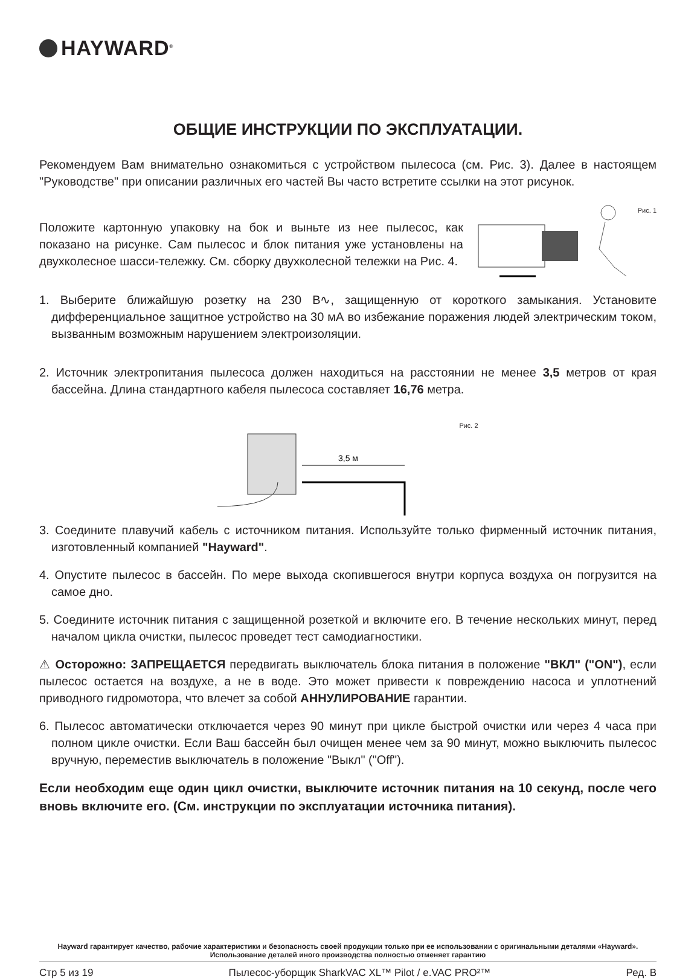HAYWARD<sup>®</sup>
ОБЩИЕ ИНСТРУКЦИИ ПО ЭКСПЛУАТАЦИИ.
Рекомендуем Вам внимательно ознакомиться с устройством пылесоса (см. Рис. 3). Далее в настоящем "Руководстве" при описании различных его частей Вы часто встретите ссылки на этот рисунок.
Положите картонную упаковку на бок и выньте из нее пылесос, как показано на рисунке. Сам пылесос и блок питания уже установлены на двухколесное шасси-тележку. См. сборку двухколесной тележки на Рис. 4.
Рис. 1
1. Выберите ближайшую розетку на 230 В∿, защищенную от короткого замыкания. Установите дифференциальное защитное устройство на 30 мА во избежание поражения людей электрическим током, вызванным возможным нарушением электроизоляции.
2. Источник электропитания пылесоса должен находиться на расстоянии не менее 3,5 метров от края бассейна. Длина стандартного кабеля пылесоса составляет 16,76 метра.
3,5 м
Рис. 2
3. Соедините плавучий кабель с источником питания. Используйте только фирменный источник питания, изготовленный компанией "Hayward".
4. Опустите пылесос в бассейн. По мере выхода скопившегося внутри корпуса воздуха он погрузится на самое дно.
5. Соедините источник питания с защищенной розеткой и включите его. В течение нескольких минут, перед началом цикла очистки, пылесос проведет тест самодиагностики.
⚠ Осторожно: ЗАПРЕЩАЕТСЯ передвигать выключатель блока питания в положение "ВКЛ" ("ON"), если пылесос остается на воздухе, а не в воде. Это может привести к повреждению насоса и уплотнений приводного гидромотора, что влечет за собой АННУЛИРОВАНИЕ гарантии.
6. Пылесос автоматически отключается через 90 минут при цикле быстрой очистки или через 4 часа при полном цикле очистки. Если Ваш бассейн был очищен менее чем за 90 минут, можно выключить пылесос вручную, переместив выключатель в положение "Выкл" ("Off").
Если необходим еще один цикл очистки, выключите источник питания на 10 секунд, после чего вновь включите его. (См. инструкции по эксплуатации источника питания).
Hayward гарантирует качество, рабочие характеристики и безопасность своей продукции только при ее использовании с оригинальными деталями «Hayward». Использование деталей иного производства полностью отменяет гарантию
Стр 5 из 19 Пылесос-уборщик SharkVAC XL™ Pilot / e.VAC PRO²™ Ред. B